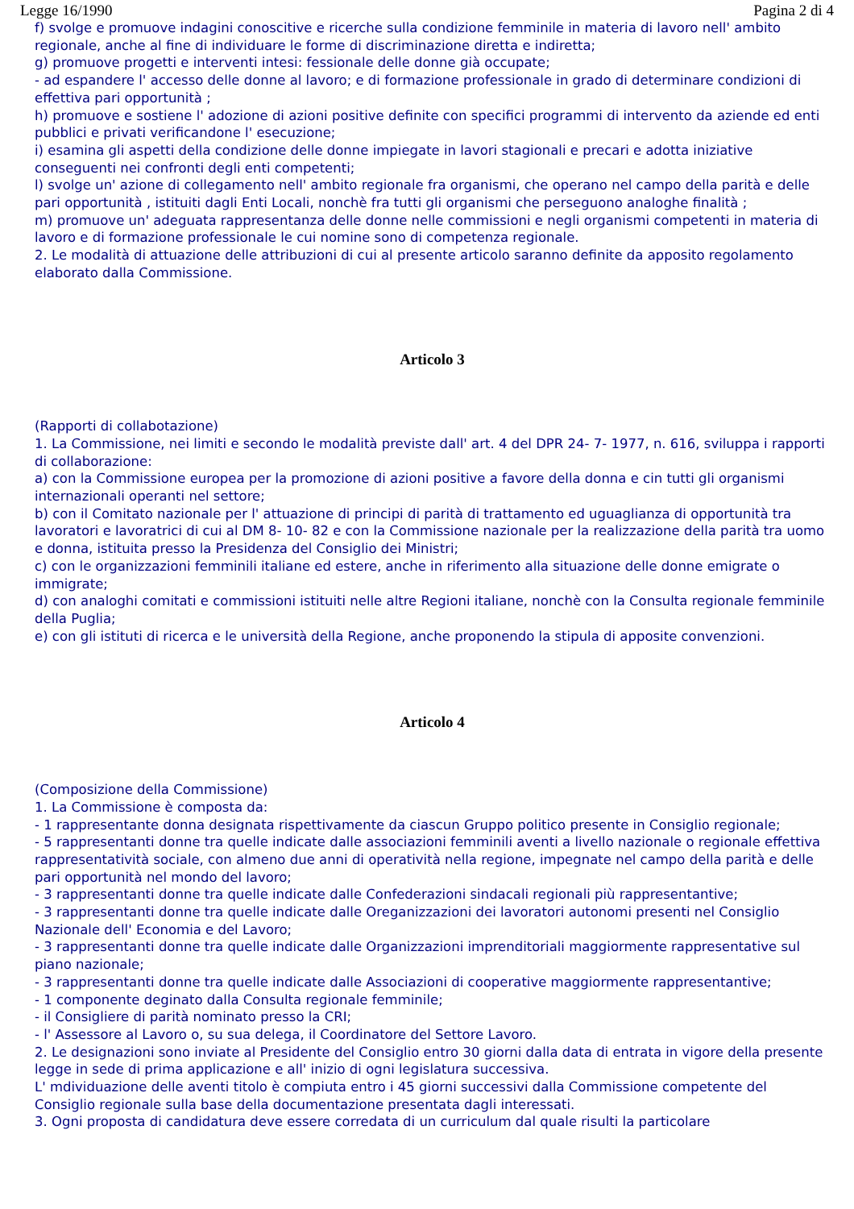Legge 16/1990 Pagina 2 di 4
f) svolge e promuove indagini conoscitive e ricerche sulla condizione femminile in materia di lavoro nell' ambito regionale, anche al fine di individuare le forme di discriminazione diretta e indiretta;
g) promuove progetti e interventi intesi: fessionale delle donne già occupate;
- ad espandere l' accesso delle donne al lavoro; e di formazione professionale in grado di determinare condizioni di effettiva pari opportunità ;
h) promuove e sostiene l' adozione di azioni positive definite con specifici programmi di intervento da aziende ed enti pubblici e privati verificandone l' esecuzione;
i) esamina gli aspetti della condizione delle donne impiegate in lavori stagionali e precari e adotta iniziative conseguenti nei confronti degli enti competenti;
l) svolge un' azione di collegamento nell' ambito regionale fra organismi, che operano nel campo della parità e delle pari opportunità , istituiti dagli Enti Locali, nonchè fra tutti gli organismi che perseguono analoghe finalità ;
m) promuove un' adeguata rappresentanza delle donne nelle commissioni e negli organismi competenti in materia di lavoro e di formazione professionale le cui nomine sono di competenza regionale.
2. Le modalità di attuazione delle attribuzioni di cui al presente articolo saranno definite da apposito regolamento elaborato dalla Commissione.
Articolo 3
(Rapporti di collabotazione)
1. La Commissione, nei limiti e secondo le modalità previste dall' art. 4 del DPR 24- 7- 1977, n. 616, sviluppa i rapporti di collaborazione:
a) con la Commissione europea per la promozione di azioni positive a favore della donna e cin tutti gli organismi internazionali operanti nel settore;
b) con il Comitato nazionale per l' attuazione di principi di parità di trattamento ed uguaglianza di opportunità tra lavoratori e lavoratrici di cui al DM 8- 10- 82 e con la Commissione nazionale per la realizzazione della parità tra uomo e donna, istituita presso la Presidenza del Consiglio dei Ministri;
c) con le organizzazioni femminili italiane ed estere, anche in riferimento alla situazione delle donne emigrate o immigrate;
d) con analoghi comitati e commissioni istituiti nelle altre Regioni italiane, nonchè con la Consulta regionale femminile della Puglia;
e) con gli istituti di ricerca e le università della Regione, anche proponendo la stipula di apposite convenzioni.
Articolo 4
(Composizione della Commissione)
1. La Commissione è composta da:
- 1 rappresentante donna designata rispettivamente da ciascun Gruppo politico presente in Consiglio regionale;
- 5 rappresentanti donne tra quelle indicate dalle associazioni femminili aventi a livello nazionale o regionale effettiva rappresentatività sociale, con almeno due anni di operatività nella regione, impegnate nel campo della parità e delle pari opportunità nel mondo del lavoro;
- 3 rappresentanti donne tra quelle indicate dalle Confederazioni sindacali regionali più rappresentantive;
- 3 rappresentanti donne tra quelle indicate dalle Oreganizzazioni dei lavoratori autonomi presenti nel Consiglio Nazionale dell' Economia e del Lavoro;
- 3 rappresentanti donne tra quelle indicate dalle Organizzazioni imprenditoriali maggiormente rappresentative sul piano nazionale;
- 3 rappresentanti donne tra quelle indicate dalle Associazioni di cooperative maggiormente rappresentantive;
- 1 componente deginato dalla Consulta regionale femminile;
- il Consigliere di parità nominato presso la CRI;
- l' Assessore al Lavoro o, su sua delega, il Coordinatore del Settore Lavoro.
2. Le designazioni sono inviate al Presidente del Consiglio entro 30 giorni dalla data di entrata in vigore della presente legge in sede di prima applicazione e all' inizio di ogni legislatura successiva.
L' mdividuazione delle aventi titolo è compiuta entro i 45 giorni successivi dalla Commissione competente del Consiglio regionale sulla base della documentazione presentata dagli interessati.
3. Ogni proposta di candidatura deve essere corredata di un curriculum dal quale risulti la particolare